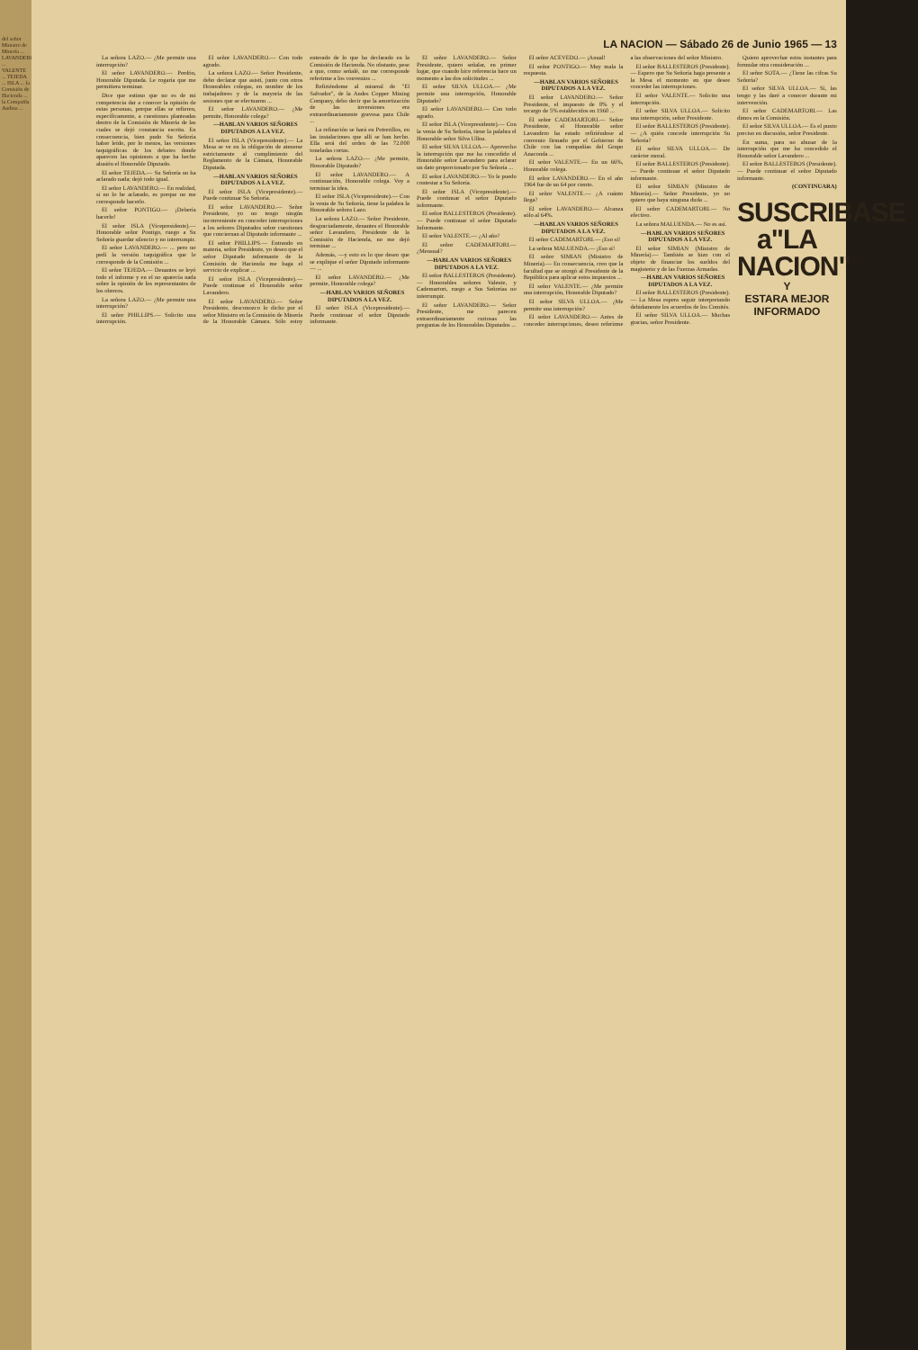del señor Ministro de Minería ... LAVANDERO ... VALENTE ... TEJEDA ... ISLA ... la Comisión de Hacienda ... la Compañía Andina ...
LA NACION — Sábado 26 de Junio 1965 — 13
La señora LAZO.— ¿Me permite una interrupción?
El señor LAVANDERO.— Perdón, Honorable Diputada. Le rogaría que me permitiera terminar.
Dice que estimo que no es de mi competencia dar a conocer la opinión de estas personas, porque ellas se refieren, específicamente, a cuestiones planteadas dentro de la Comisión de Minería de las cuales se dejó constancia escrita. En consecuencia, bien pudo Su Señoría haber leído, por lo menos, las versiones taquigráficas de los debates donde aparecen las opiniones a que ha hecho alusión el Honorable Diputado.
El señor TEJEDA.— Su Señoría no ha aclarado nada; dejó todo igual.
El señor LAVANDERO.— En realidad, si no lo he aclarado, es porque no me corresponde hacerlo.
El señor PONTIGO.— ¡Debería hacerlo!
El señor ISLA (Vicepresidente).— Honorable señor Pontigo, ruego a Su Señoría guardar silencio y no interrumpir.
El señor LAVANDERO.— ... pero no pedí la versión taquigráfica que le corresponde de la Comisión ...
El señor TEJEDA.— Denantes se leyó todo el informe y en el no aparecía nada sobre la opinión de los representantes de los obreros.
La señora LAZO.— ¿Me permite una interrupción?
El señor PHILLIPS.— Solicito una interrupción.
El señor LAVANDERO.— Con todo agrado.
La señora LAZO.— Señor Presidente, debo declarar que asistí, junto con otros Honorables colegas, en nombre de los trabajadores y de la mayoría de las sesiones que se efectuaron ...
El señor LAVANDERO.— ¿Me permite, Honorable colega?
—HABLAN VARIOS SEÑORES DIPUTADOS A LA VEZ.
El señor ISLA (Vicepresidente).— La Mesa se ve en la obligación de atenerse estrictamente al cumplimiento del Reglamento de la Cámara, Honorable Diputada.
—HABLAN VARIOS SEÑORES DIPUTADOS A LA VEZ.
El señor ISLA (Vicepresidente).— Puede continuar Su Señoría.
El señor LAVANDERO.— Señor Presidente, yo no tengo ningún inconveniente en conceder interrupciones a los señores Diputados sobre cuestiones que conciernan al Diputado informante ...
El señor PHILLIPS.— Entrando en materia, señor Presidente, yo deseo que el señor Diputado informante de la Comisión de Hacienda me haga el servicio de explicar ...
El señor ISLA (Vicepresidente).— Puede continuar el Honorable señor Lavandero.
El señor LAVANDERO.— Señor Presidente, desconozco lo dicho por el señor Ministro en la Comisión de Minería de la Honorable Cámara. Sólo estoy enterado de lo que ha declarado en la Comisión de Hacienda. No obstante, pese a que, como señalé, no me corresponde referirme a los convenios ...
Refiriéndome al mineral de "El Salvador", de la Andes Copper Mining Company, debo decir que la amortización de las inversiones era extraordinariamente gravosa para Chile ...
La refinación se hará en Potrerillos, en las instalaciones que allí se han hecho. Ella será del orden de las 72.000 toneladas cortas.
La señora LAZO.— ¿Me permite, Honorable Diputado?
El señor LAVANDERO.— A continuación, Honorable colega. Voy a terminar la idea.
El señor ISLA (Vicepresidente).— Con la venia de Su Señoría, tiene la palabra la Honorable señora Lazo.
La señora LAZO.— Señor Presidente, desgraciadamente, denantes el Honorable señor Lavandero, Presidente de la Comisión de Hacienda, no me dejó terminar ...
Además, —y esto es lo que deseo que se explique el señor Diputado informante— ...
El señor LAVANDERO.— ¿Me permite, Honorable colega?
—HABLAN VARIOS SEÑORES DIPUTADOS A LA VEZ.
El señor ISLA (Vicepresidente).— Puede continuar el señor Diputado informante.
El señor LAVANDERO.— Señor Presidente, quiero señalar, en primer lugar, que cuando hice referencia hace un momento a las dos solicitudes ...
El señor SILVA ULLOA.— ¿Me permite una interrupción, Honorable Diputado?
El señor LAVANDERO.— Con todo agrado.
El señor ISLA (Vicepresidente).— Con la venia de Su Señoría, tiene la palabra el Honorable señor Silva Ulloa.
El señor SILVA ULLOA.— Aprovecho la interrupción que me ha concedido el Honorable señor Lavandero para aclarar un dato proporcionado por Su Señoría ...
El señor LAVANDERO.— Yo le puedo contestar a Su Señoría.
El señor ISLA (Vicepresidente).— Puede continuar el señor Diputado informante.
El señor BALLESTEROS (Presidente).— Puede continuar el señor Diputado Informante.
El señor VALENTE.— ¿Al año?
El señor CADEMARTORI.— ¿Mensual?
—HABLAN VARIOS SEÑORES DIPUTADOS A LA VEZ.
El señor BALLESTEROS (Presidente).— Honorables señores Valente, y Cademartori, ruego a Sus Señorías no interrumpir.
El señor LAVANDERO.— Señor Presidente, me parecen extraordinariamente curiosas las preguntas de los Honorables Diputados ...
El señor ACEVEDO.— ¡Anual!
El señor PONTIGO.— Muy mala la respuesta.
—HABLAN VARIOS SEÑORES DIPUTADOS A LA VEZ.
El señor LAVANDERO.— Señor Presidente, el impuesto de 8% y el recargo de 5% establecidos en 1960 ...
El señor CADEMARTORI.— Señor Presidente, el Honorable señor Lavandero ha estado refiriéndose al convenio firmado por el Gobierno de Chile con las compañías del Grupo Anaconda ...
El señor VALENTE.— En un 66%, Honorable colega.
El señor LAVANDERO.— En el año 1964 fue de un 64 por ciento.
El señor VALENTE.— ¿A cuánto llega?
El señor LAVANDERO.— Alcanza sólo al 64%.
—HABLAN VARIOS SEÑORES DIPUTADOS A LA VEZ.
El señor CADEMARTORI.— ¡Eso sí!
La señora MALUENDA.— ¡Eso sí!
El señor SIMIAN (Ministro de Minería).— En consecuencia, creo que la facultad que se otorgó al Presidente de la República para aplicar estos impuestos ...
El señor VALENTE.— ¿Me permite una interrupción, Honorable Diputado?
El señor SILVA ULLOA.— ¿Me permite una interrupción?
El señor LAVANDERO.— Antes de conceder interrupciones, deseo referirme a las observaciones del señor Ministro.
El señor BALLESTEROS (Presidente).— Espero que Su Señoría haga presente a la Mesa el momento en que desee conceder las interrupciones.
El señor VALENTE.— Solicito una interrupción.
El señor SILVA ULLOA.— Solicito una interrupción, señor Presidente.
El señor BALLESTEROS (Presidente).— ¿A quién concede interrupción Su Señoría?
El señor SILVA ULLOA.— De carácter moral.
El señor BALLESTEROS (Presidente).— Puede continuar el señor Diputado informante.
El señor SIMIAN (Ministro de Minería).— Señor Presidente, yo no quiero que haya ninguna duda ...
El señor CADEMARTORI.— No efectivo.
La señora MALUENDA.— No es así.
—HABLAN VARIOS SEÑORES DIPUTADOS A LA VEZ.
El señor SIMIAN (Ministro de Minería).— También se hizo con el objeto de financiar los sueldos del magisterio y de las Fuerzas Armadas.
—HABLAN VARIOS SEÑORES DIPUTADOS A LA VEZ.
El señor BALLESTEROS (Presidente).— La Mesa espera seguir interpretando debidamente los acuerdos de los Comités.
El señor SILVA ULLOA.— Muchas gracias, señor Presidente.
Quiero aprovechar estos instantes para formular otra consideración ...
El señor SOTA.— ¿Tiene las cifras Su Señoría?
El señor SILVA ULLOA.— Sí, las tengo y las daré a conocer durante mi intervención.
El señor CADEMARTORI.— Las dimos en la Comisión.
El señor SILVA ULLOA.— Es el punto preciso en discusión, señor Presidente.
En suma, para no abusar de la interrupción que me ha concedido el Honorable señor Lavandero ...
El señor BALLESTEROS (Presidente).— Puede continuar el señor Diputado informante.
(CONTINUARA)
SUSCRIBASE
a"LA NACION"
Y
ESTARA MEJOR
INFORMADO